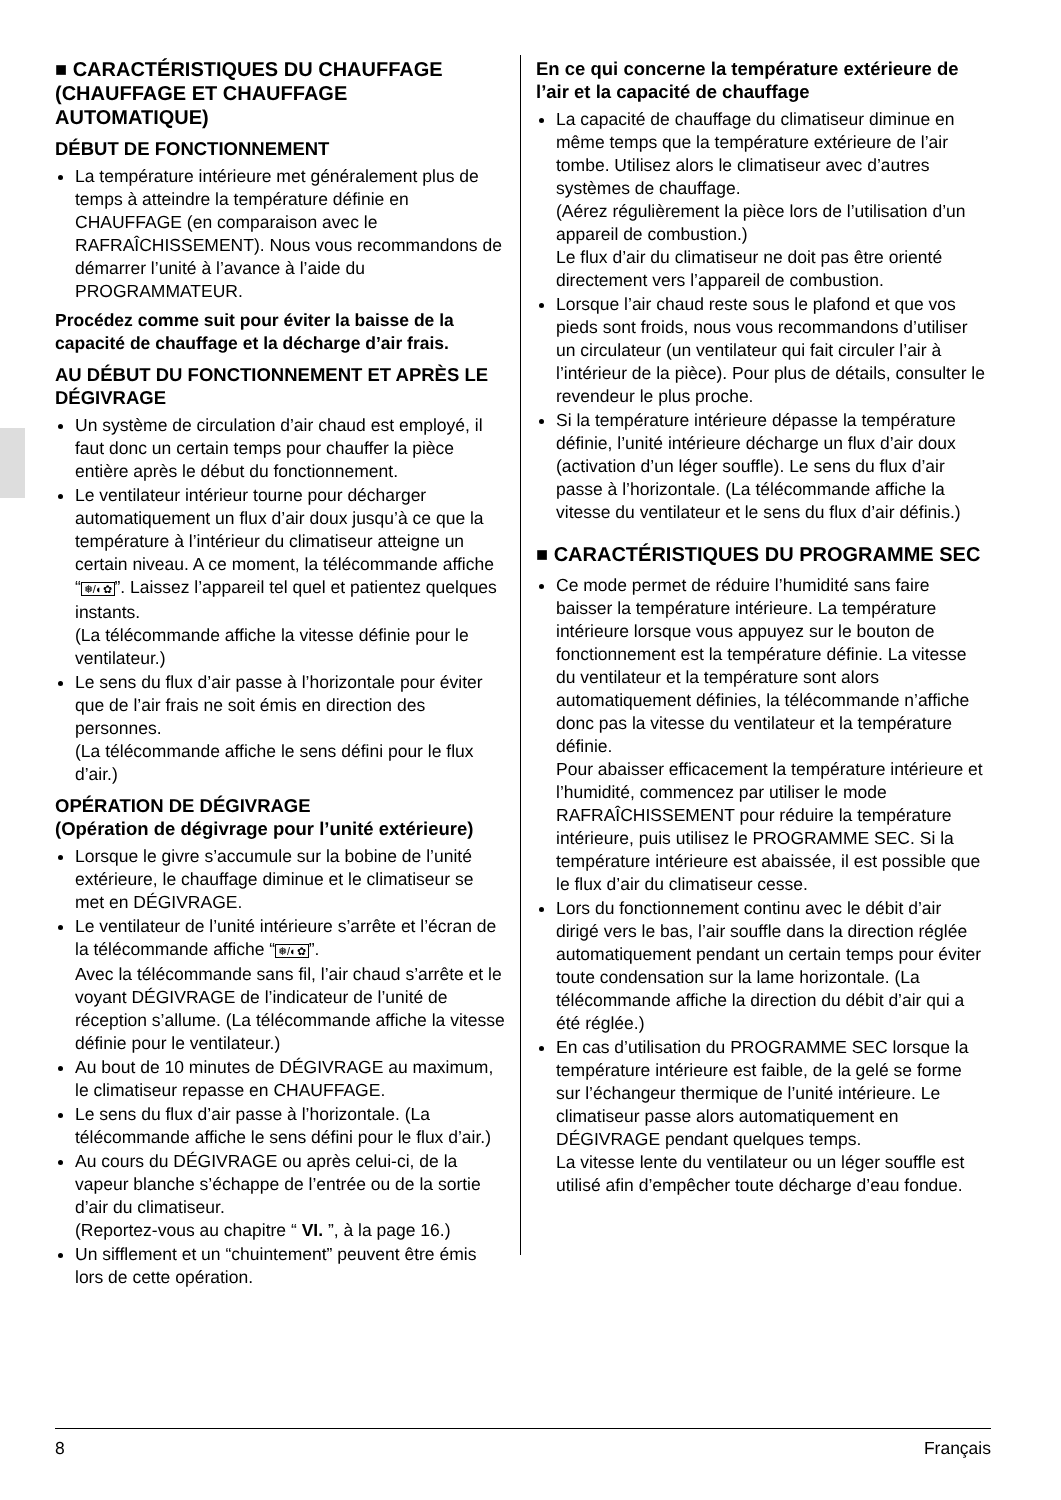■ CARACTÉRISTIQUES DU CHAUFFAGE (CHAUFFAGE ET CHAUFFAGE AUTOMATIQUE)
DÉBUT DE FONCTIONNEMENT
La température intérieure met généralement plus de temps à atteindre la température définie en CHAUFFAGE (en comparaison avec le RAFRAÎCHISSEMENT). Nous vous recommandons de démarrer l’unité à l’avance à l’aide du PROGRAMMATEUR.
Procédez comme suit pour éviter la baisse de la capacité de chauffage et la décharge d’air frais.
AU DÉBUT DU FONCTIONNEMENT ET APRÈS LE DÉGIVRAGE
Un système de circulation d’air chaud est employé, il faut donc un certain temps pour chauffer la pièce entière après le début du fonctionnement.
Le ventilateur intérieur tourne pour décharger automatiquement un flux d’air doux jusqu’à ce que la température à l’intérieur du climatiseur atteigne un certain niveau. A ce moment, la télécommande affiche “❅/◐✿”. Laissez l’appareil tel quel et patientez quelques instants.
(La télécommande affiche la vitesse définie pour le ventilateur.)
Le sens du flux d’air passe à l’horizontale pour éviter que de l’air frais ne soit émis en direction des personnes.
(La télécommande affiche le sens défini pour le flux d’air.)
OPÉRATION DE DÉGIVRAGE
(Opération de dégivrage pour l’unité extérieure)
Lorsque le givre s’accumule sur la bobine de l’unité extérieure, le chauffage diminue et le climatiseur se met en DÉGIVRAGE.
Le ventilateur de l’unité intérieure s’arrête et l’écran de la télécommande affiche “❅/◐✿”.
Avec la télécommande sans fil, l’air chaud s’arrête et le voyant DÉGIVRAGE de l’indicateur de l’unité de réception s’allume. (La télécommande affiche la vitesse définie pour le ventilateur.)
Au bout de 10 minutes de DÉGIVRAGE au maximum, le climatiseur repasse en CHAUFFAGE.
Le sens du flux d’air passe à l’horizontale. (La télécommande affiche le sens défini pour le flux d’air.)
Au cours du DÉGIVRAGE ou après celui-ci, de la vapeur blanche s’échappe de l’entrée ou de la sortie d’air du climatiseur.
(Reportez-vous au chapitre “ VI. ”, à la page 16.)
Un sifflement et un “chuintement” peuvent être émis lors de cette opération.
En ce qui concerne la température extérieure de l’air et la capacité de chauffage
La capacité de chauffage du climatiseur diminue en même temps que la température extérieure de l’air tombe. Utilisez alors le climatiseur avec d’autres systèmes de chauffage.
(Aérez régulièrement la pièce lors de l’utilisation d’un appareil de combustion.)
Le flux d’air du climatiseur ne doit pas être orienté directement vers l’appareil de combustion.
Lorsque l’air chaud reste sous le plafond et que vos pieds sont froids, nous vous recommandons d’utiliser un circulateur (un ventilateur qui fait circuler l’air à l’intérieur de la pièce). Pour plus de détails, consulter le revendeur le plus proche.
Si la température intérieure dépasse la température définie, l’unité intérieure décharge un flux d’air doux (activation d’un léger souffle). Le sens du flux d’air passe à l’horizontale. (La télécommande affiche la vitesse du ventilateur et le sens du flux d’air définis.)
■ CARACTÉRISTIQUES DU PROGRAMME SEC
Ce mode permet de réduire l’humidité sans faire baisser la température intérieure. La température intérieure lorsque vous appuyez sur le bouton de fonctionnement est la température définie. La vitesse du ventilateur et la température sont alors automatiquement définies, la télécommande n’affiche donc pas la vitesse du ventilateur et la température définie.
Pour abaisser efficacement la température intérieure et l’humidité, commencez par utiliser le mode RAFRAÎCHISSEMENT pour réduire la température intérieure, puis utilisez le PROGRAMME SEC. Si la température intérieure est abaissée, il est possible que le flux d’air du climatiseur cesse.
Lors du fonctionnement continu avec le débit d’air dirigé vers le bas, l’air souffle dans la direction réglée automatiquement pendant un certain temps pour éviter toute condensation sur la lame horizontale. (La télécommande affiche la direction du débit d’air qui a été réglée.)
En cas d’utilisation du PROGRAMME SEC lorsque la température intérieure est faible, de la gelé se forme sur l’échangeur thermique de l’unité intérieure. Le climatiseur passe alors automatiquement en DÉGIVRAGE pendant quelques temps.
La vitesse lente du ventilateur ou un léger souffle est utilisé afin d’empêcher toute décharge d’eau fondue.
8 Français